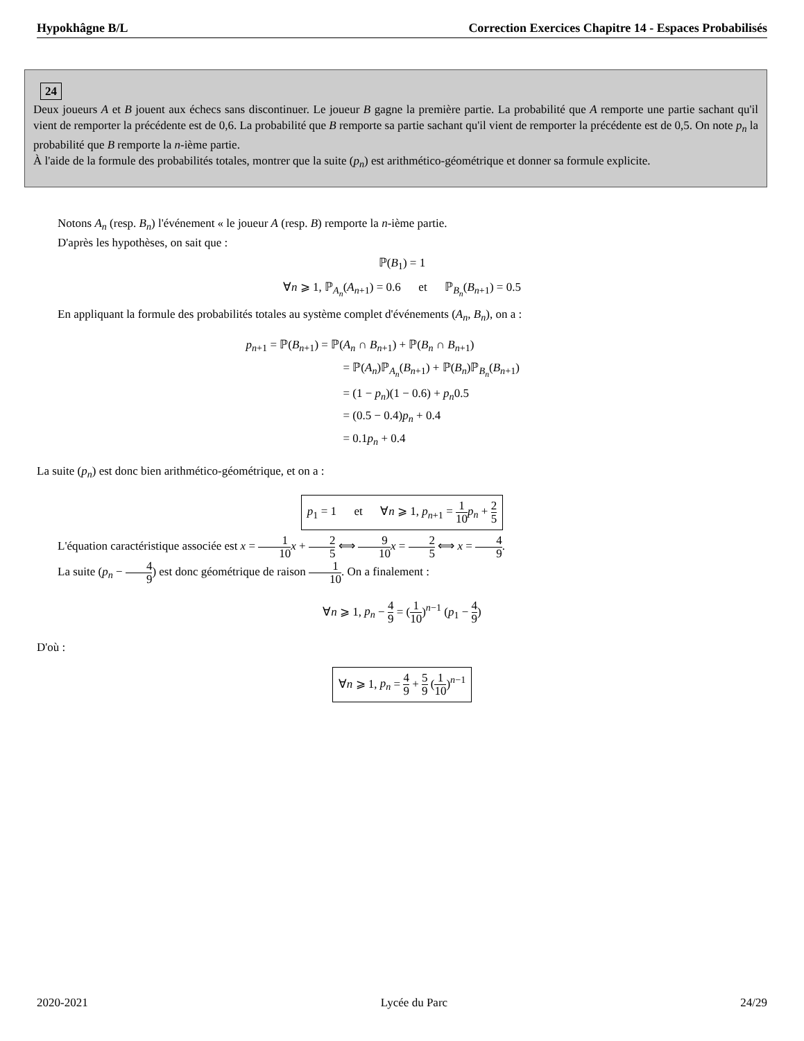Hypokhâgne B/L Correction Exercices Chapitre 14 - Espaces Probabilisés
24
Deux joueurs A et B jouent aux échecs sans discontinuer. Le joueur B gagne la première partie. La probabilité que A remporte une partie sachant qu'il vient de remporter la précédente est de 0,6. La probabilité que B remporte sa partie sachant qu'il vient de remporter la précédente est de 0,5. On note p<sub>n</sub> la probabilité que B remporte la n-ième partie.
À l'aide de la formule des probabilités totales, montrer que la suite (p<sub>n</sub>) est arithmético-géométrique et donner sa formule explicite.
Notons A<sub>n</sub> (resp. B<sub>n</sub>) l'événement « le joueur A (resp. B) remporte la n-ième partie.
D'après les hypothèses, on sait que :
ℙ(B<sub>1</sub>) = 1
∀n ⩾ 1, ℙ<sub>A<sub>n</sub></sub>(A<sub>n+1</sub>) = 0.6 et ℙ<sub>B<sub>n</sub></sub>(B<sub>n+1</sub>) = 0.5
En appliquant la formule des probabilités totales au système complet d'événements (A<sub>n</sub>, B<sub>n</sub>), on a :
p<sub>n+1</sub> = ℙ(B<sub>n+1</sub>) = ℙ(A<sub>n</sub> ∩ B<sub>n+1</sub>) + ℙ(B<sub>n</sub> ∩ B<sub>n+1</sub>)
= ℙ(A<sub>n</sub>)ℙ<sub>A<sub>n</sub></sub>(B<sub>n+1</sub>) + ℙ(B<sub>n</sub>)ℙ<sub>B<sub>n</sub></sub>(B<sub>n+1</sub>)
= (1 − p<sub>n</sub>)(1 − 0.6) + p<sub>n</sub>0.5
= (0.5 − 0.4)p<sub>n</sub> + 0.4
= 0.1p<sub>n</sub> + 0.4
La suite (p<sub>n</sub>) est donc bien arithmético-géométrique, et on a :
p<sub>1</sub> = 1 et ∀n ⩾ 1, p<sub>n+1</sub> = 1 10 p<sub>n</sub> + 2 5
L'équation caractéristique associée est x = 1 10 x + 2 5 ⟺ 9 10 x = 2 5 ⟺ x = 4 9.
La suite (p<sub>n</sub> − 4 9) est donc géométrique de raison 1 10. On a finalement :
∀n ⩾ 1, p<sub>n</sub> − 4 9 = (1 10)<sup>n−1</sup> (p<sub>1</sub> − 4 9)
D'où :
∀n ⩾ 1, p<sub>n</sub> = 4 9 + 5 9 (1 10)<sup>n−1</sup>
2020-2021 Lycée du Parc 24/29